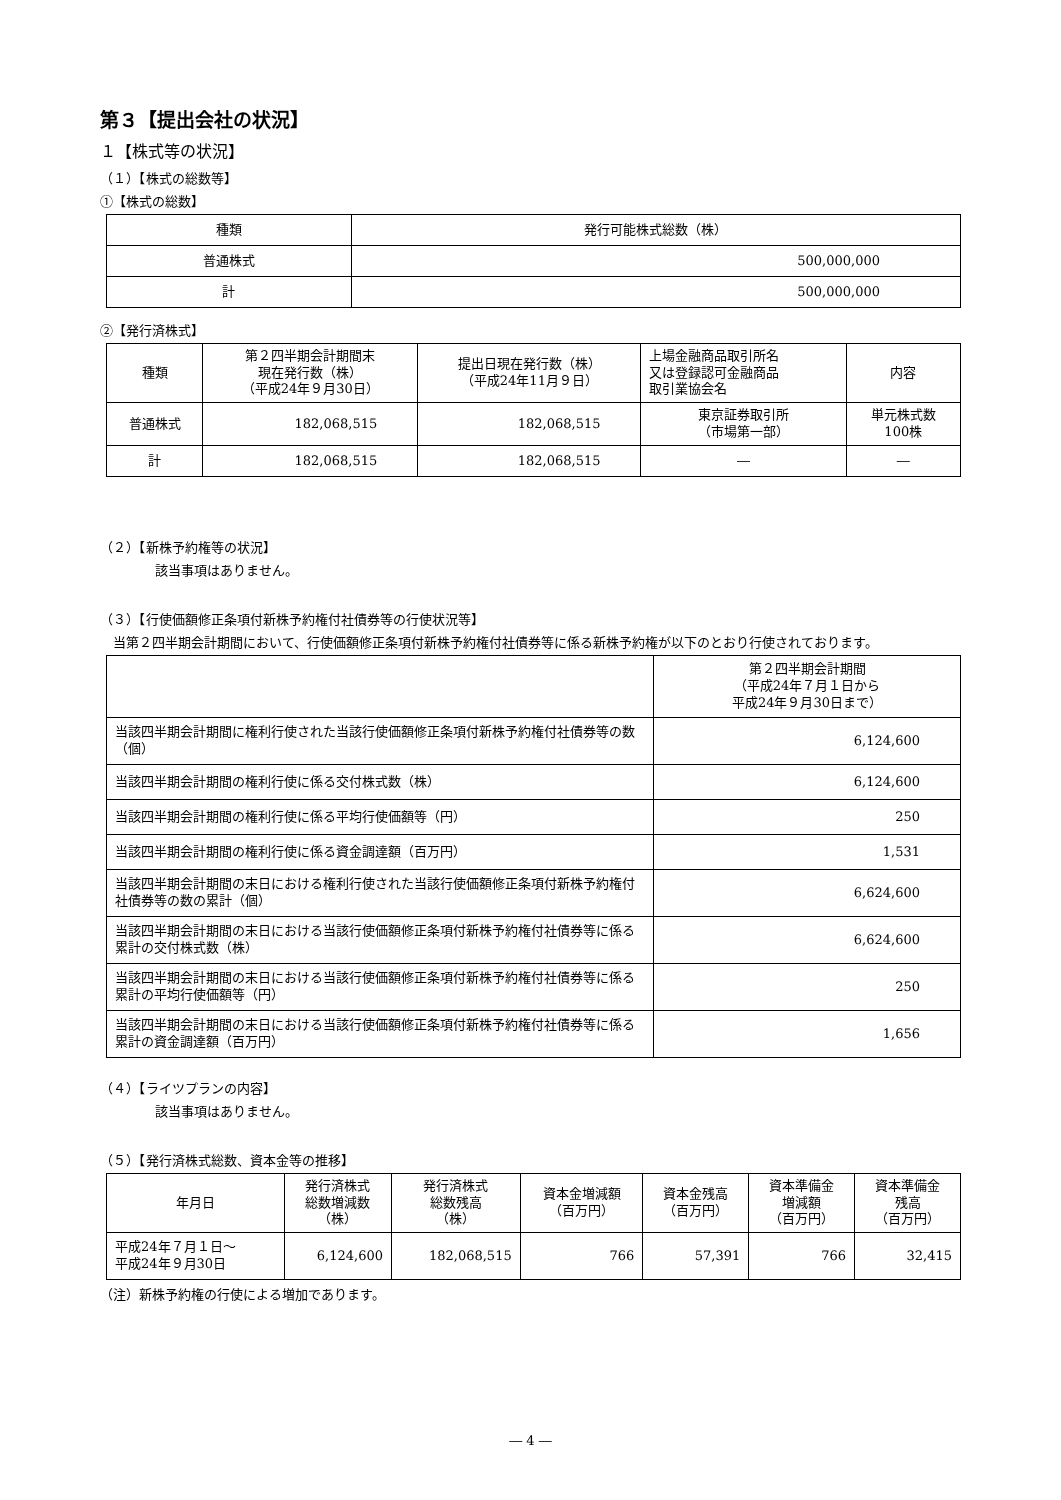第３【提出会社の状況】
１【株式等の状況】
（１）【株式の総数等】
①【株式の総数】
| 種類 | 発行可能株式総数（株） |
| --- | --- |
| 普通株式 | 500,000,000 |
| 計 | 500,000,000 |
②【発行済株式】
| 種類 | 第２四半期会計期間末 現在発行数（株） （平成24年９月30日） | 提出日現在発行数（株） （平成24年11月９日） | 上場金融商品取引所名 又は登録認可金融商品 取引業協会名 | 内容 |
| --- | --- | --- | --- | --- |
| 普通株式 | 182,068,515 | 182,068,515 | 東京証券取引所 （市場第一部） | 単元株式数 100株 |
| 計 | 182,068,515 | 182,068,515 | ― | ― |
（２）【新株予約権等の状況】
該当事項はありません。
（３）【行使価額修正条項付新株予約権付社債券等の行使状況等】
　当第２四半期会計期間において、行使価額修正条項付新株予約権付社債券等に係る新株予約権が以下のとおり行使されております。
| | 第２四半期会計期間 （平成24年７月１日から 平成24年９月30日まで） |
| --- | --- |
| 当該四半期会計期間に権利行使された当該行使価額修正条項付新株予約権付社債券等の数（個） | 6,124,600 |
| 当該四半期会計期間の権利行使に係る交付株式数（株） | 6,124,600 |
| 当該四半期会計期間の権利行使に係る平均行使価額等（円） | 250 |
| 当該四半期会計期間の権利行使に係る資金調達額（百万円） | 1,531 |
| 当該四半期会計期間の末日における権利行使された当該行使価額修正条項付新株予約権付社債券等の数の累計（個） | 6,624,600 |
| 当該四半期会計期間の末日における当該行使価額修正条項付新株予約権付社債券等に係る累計の交付株式数（株） | 6,624,600 |
| 当該四半期会計期間の末日における当該行使価額修正条項付新株予約権付社債券等に係る累計の平均行使価額等（円） | 250 |
| 当該四半期会計期間の末日における当該行使価額修正条項付新株予約権付社債券等に係る累計の資金調達額（百万円） | 1,656 |
（４）【ライツプランの内容】
該当事項はありません。
（５）【発行済株式総数、資本金等の推移】
| 年月日 | 発行済株式 総数増減数 （株） | 発行済株式 総数残高 （株） | 資本金増減額 （百万円） | 資本金残高 （百万円） | 資本準備金 増減額 （百万円） | 資本準備金 残高 （百万円） |
| --- | --- | --- | --- | --- | --- | --- |
| 平成24年７月１日～ 平成24年９月30日 | 6,124,600 | 182,068,515 | 766 | 57,391 | 766 | 32,415 |
（注）新株予約権の行使による増加であります。
― 4 ―